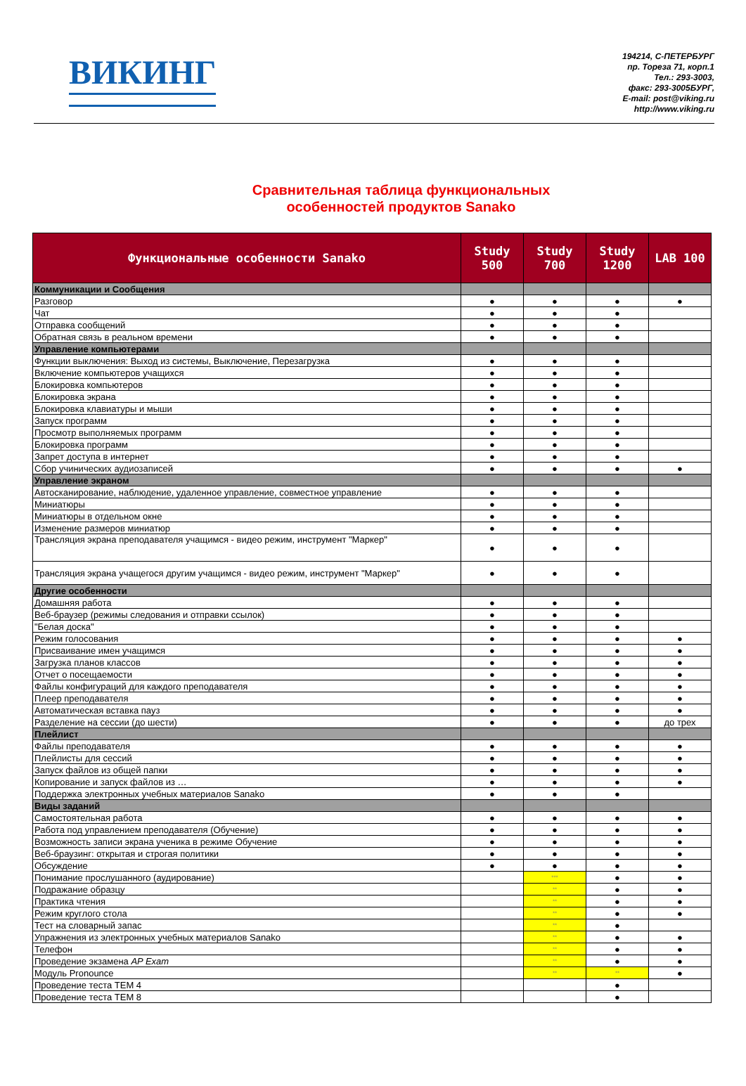ВИКИНГ
194214, С-ПЕТЕРБУРГ
пр. Тореза 71, корп.1
Тел.: 293-3003,
факс: 293-3005БУРГ,
E-mail: post@viking.ru
http://www.viking.ru
Сравнительная таблица функциональных
особенностей продуктов Sanako
| Функциональные особенности Sanako | Study 500 | Study 700 | Study 1200 | LAB 100 |
| --- | --- | --- | --- | --- |
| Коммуникации и Сообщения | | | | |
| Разговор | ● | ● | ● | ● |
| Чат | ● | ● | ● | |
| Отправка сообщений | ● | ● | ● | |
| Обратная связь в реальном времени | ● | ● | ● | |
| Управление компьютерами | | | | |
| Функции выключения: Выход из системы, Выключение, Перезагрузка | ● | ● | ● | |
| Включение компьютеров учащихся | ● | ● | ● | |
| Блокировка компьютеров | ● | ● | ● | |
| Блокировка экрана | ● | ● | ● | |
| Блокировка клавиатуры и мыши | ● | ● | ● | |
| Запуск программ | ● | ● | ● | |
| Просмотр выполняемых программ | ● | ● | ● | |
| Блокировка программ | ● | ● | ● | |
| Запрет доступа в интернет | ● | ● | ● | |
| Сбор учинических аудиозаписей | ● | ● | ● | ● |
| Управление экраном | | | | |
| Автосканирование, наблюдение, удаленное управление, совместное управление | ● | ● | ● | |
| Миниатюры | ● | ● | ● | |
| Миниатюры в отдельном окне | ● | ● | ● | |
| Изменение размеров миниатюр | ● | ● | ● | |
| Трансляция экрана преподавателя учащимся - видео режим, инструмент "Маркер" | ● | ● | ● | |
| Трансляция экрана учащегося другим учащимся - видео режим, инструмент "Маркер" | ● | ● | ● | |
| Другие особенности | | | | |
| Домашняя работа | ● | ● | ● | |
| Веб-браузер (режимы следования и отправки ссылок) | ● | ● | ● | |
| "Белая доска" | ● | ● | ● | |
| Режим голосования | ● | ● | ● | ● |
| Присваивание имен учащимся | ● | ● | ● | ● |
| Загрузка планов классов | ● | ● | ● | ● |
| Отчет о посещаемости | ● | ● | ● | ● |
| Файлы конфигураций для каждого преподавателя | ● | ● | ● | ● |
| Плеер преподавателя | ● | ● | ● | ● |
| Автоматическая вставка пауз | ● | ● | ● | ● |
| Разделение на сессии (до шести) | ● | ● | ● | до трех |
| Плейлист | | | | |
| Файлы преподавателя | ● | ● | ● | ● |
| Плейлисты для сессий | ● | ● | ● | ● |
| Запуск файлов из общей папки | ● | ● | ● | ● |
| Копирование и запуск файлов из … | ● | ● | ● | ● |
| Поддержка электронных учебных материалов Sanako | ● | ● | ● | |
| Виды заданий | | | | |
| Самостоятельная работа | ● | ● | ● | ● |
| Работа под управлением преподавателя (Обучение) | ● | ● | ● | ● |
| Возможность записи экрана ученика в режиме Обучение | ● | ● | ● | ● |
| Веб-браузинг: открытая и строгая политики | ● | ● | ● | ● |
| Обсуждение | ● | ● | ● | ● |
| Понимание прослушанного (аудирование) | | *** | ● | ● |
| Подражание образцу | | ** | ● | ● |
| Практика чтения | | ** | ● | ● |
| Режим круглого стола | | ** | ● | ● |
| Тест на словарный запас | | ** | ● | |
| Упражнения из электронных учебных материалов Sanako | | ** | ● | ● |
| Телефон | | ** | ● | ● |
| Проведение экзамена AP Exam | | ** | ● | ● |
| Модуль Pronounce | | ** | ** | ● |
| Проведение теста TEM 4 | | | ● | |
| Проведение теста TEM 8 | | | ● | |